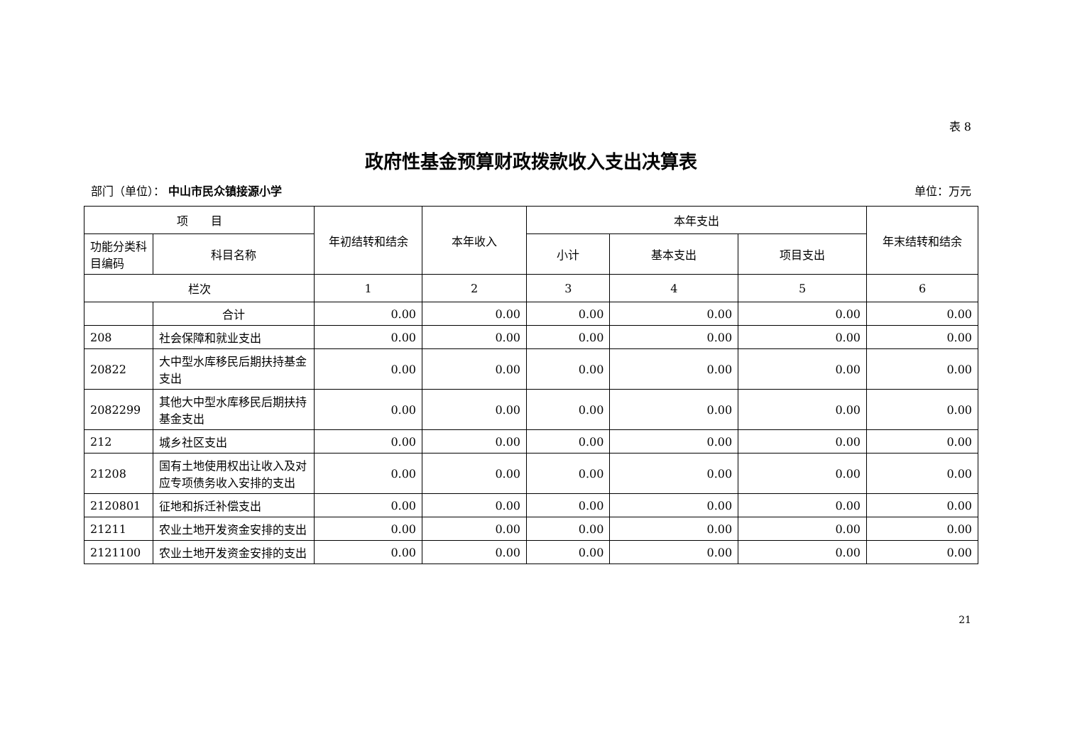表 8
政府性基金预算财政拨款收入支出决算表
部门（单位）： 中山市民众镇接源小学 单位：万元
| 项 目 | | 年初结转和结余 | 本年收入 | 本年支出 | | | 年末结转和结余 |
| --- | --- | --- | --- | --- | --- | --- | --- |
| 功能分类科目编码 | 科目名称 | | | 小计 | 基本支出 | 项目支出 | |
| 栏次 | | 1 | 2 | 3 | 4 | 5 | 6 |
| | 合计 | 0.00 | 0.00 | 0.00 | 0.00 | 0.00 | 0.00 |
| 208 | 社会保障和就业支出 | 0.00 | 0.00 | 0.00 | 0.00 | 0.00 | 0.00 |
| 20822 | 大中型水库移民后期扶持基金支出 | 0.00 | 0.00 | 0.00 | 0.00 | 0.00 | 0.00 |
| 2082299 | 其他大中型水库移民后期扶持基金支出 | 0.00 | 0.00 | 0.00 | 0.00 | 0.00 | 0.00 |
| 212 | 城乡社区支出 | 0.00 | 0.00 | 0.00 | 0.00 | 0.00 | 0.00 |
| 21208 | 国有土地使用权出让收入及对应专项债务收入安排的支出 | 0.00 | 0.00 | 0.00 | 0.00 | 0.00 | 0.00 |
| 2120801 | 征地和拆迁补偿支出 | 0.00 | 0.00 | 0.00 | 0.00 | 0.00 | 0.00 |
| 21211 | 农业土地开发资金安排的支出 | 0.00 | 0.00 | 0.00 | 0.00 | 0.00 | 0.00 |
| 2121100 | 农业土地开发资金安排的支出 | 0.00 | 0.00 | 0.00 | 0.00 | 0.00 | 0.00 |
21